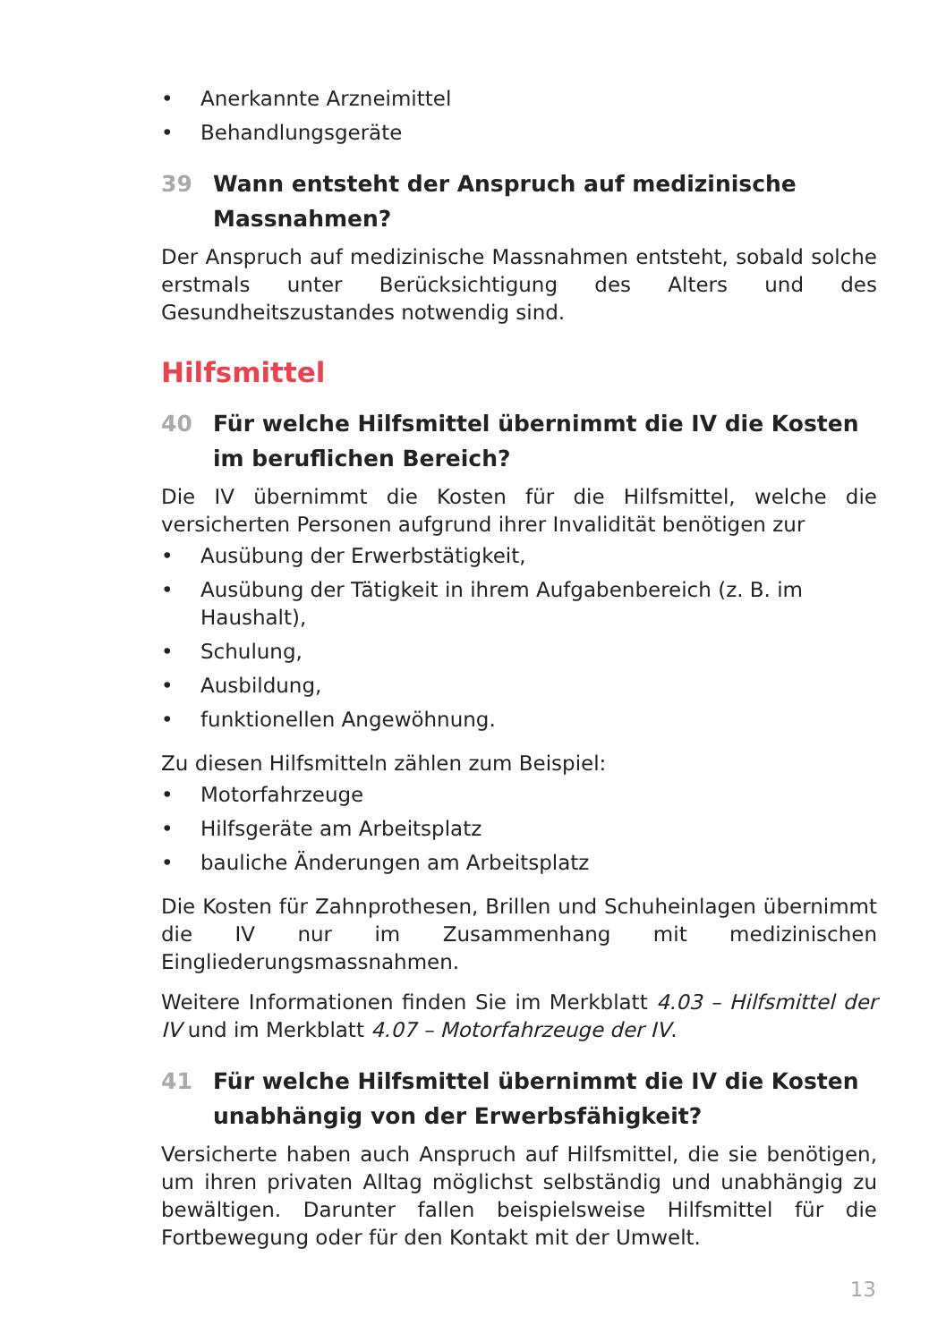• Anerkannte Arzneimittel
• Behandlungsgeräte
39 Wann entsteht der Anspruch auf medizinische Massnahmen?
Der Anspruch auf medizinische Massnahmen entsteht, sobald solche erst­mals unter Berücksichtigung des Alters und des Gesundheitszustandes notwendig sind.
Hilfsmittel
40 Für welche Hilfsmittel übernimmt die IV die Kosten im beruflichen Bereich?
Die IV übernimmt die Kosten für die Hilfsmittel, welche die versicherten Personen aufgrund ihrer Invalidität benötigen zur
• Ausübung der Erwerbstätigkeit,
• Ausübung der Tätigkeit in ihrem Aufgabenbereich (z. B. im Haushalt),
• Schulung,
• Ausbildung,
• funktionellen Angewöhnung.
Zu diesen Hilfsmitteln zählen zum Beispiel:
• Motorfahrzeuge
• Hilfsgeräte am Arbeitsplatz
• bauliche Änderungen am Arbeitsplatz
Die Kosten für Zahnprothesen, Brillen und Schuheinlagen übernimmt die IV nur im Zusammenhang mit medizinischen Eingliederungsmassnahmen.
Weitere Informationen finden Sie im Merkblatt 4.03 – Hilfsmittel der IV und im Merkblatt 4.07 – Motorfahrzeuge der IV.
41 Für welche Hilfsmittel übernimmt die IV die Kosten unabhängig von der Erwerbsfähigkeit?
Versicherte haben auch Anspruch auf Hilfsmittel, die sie benötigen, um ihren privaten Alltag möglichst selbständig und unabhängig zu bewältigen. Darunter fallen beispielsweise Hilfsmittel für die Fortbewegung oder für den Kontakt mit der Umwelt.
13